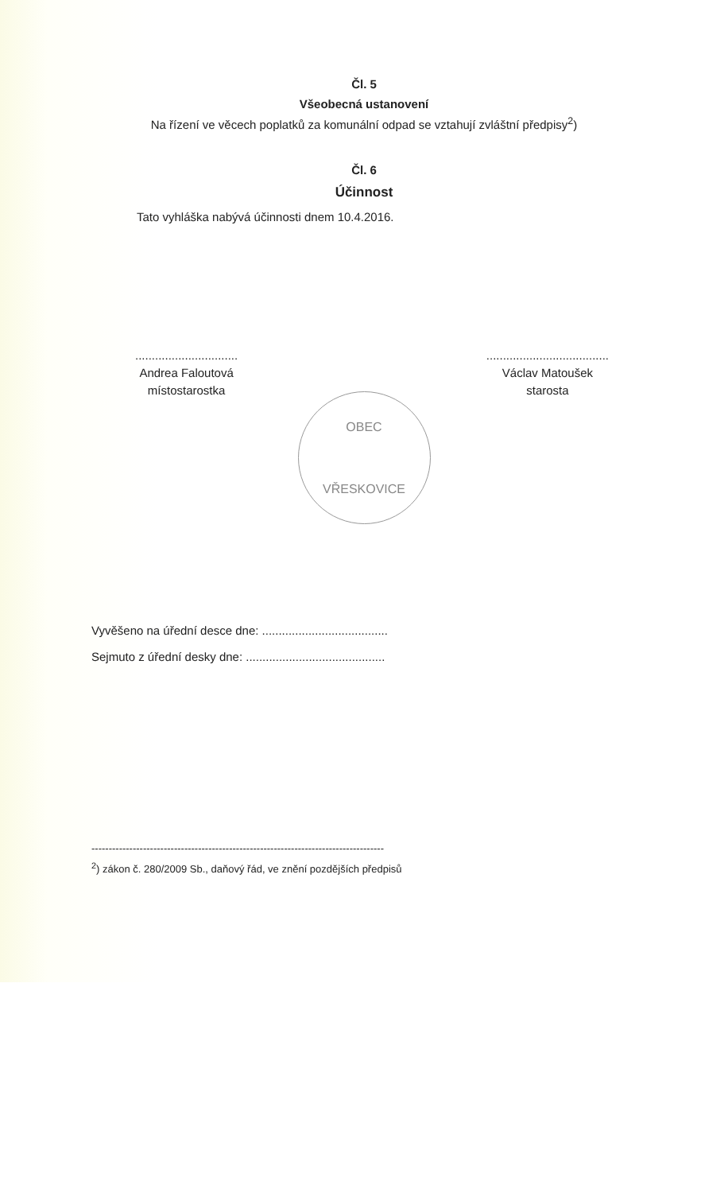Čl. 5
Všeobecná ustanovení
Na řízení ve věcech poplatků za komunální odpad se vztahují zvláštní předpisy<sup>2</sup>)
Čl. 6
Účinnost
Tato vyhláška nabývá účinnosti dnem 10.4.2016.
...............................
Andrea Faloutová
místostarostka
.....................................
Václav Matoušek
starosta
OBEC
VŘESKOVICE
Vyvěšeno na úřední desce dne: ......................................
Sejmuto z úřední desky dne: ..........................................
-------------------------------------------------------------------------------------
<sup>2</sup>) zákon č. 280/2009 Sb., daňový řád, ve znění pozdějších předpisů